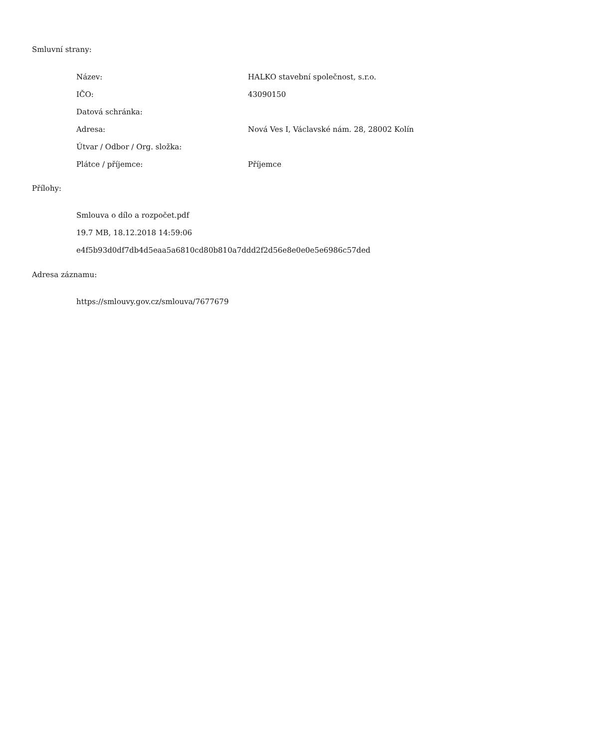Smluvní strany:
| Název: | HALKO stavební společnost, s.r.o. |
| IČO: | 43090150 |
| Datová schránka: | |
| Adresa: | Nová Ves I, Václavské nám. 28, 28002 Kolín |
| Útvar / Odbor / Org. složka: | |
| Plátce / příjemce: | Příjemce |
Přílohy:
Smlouva o dílo a rozpočet.pdf
19.7 MB, 18.12.2018 14:59:06
e4f5b93d0df7db4d5eaa5a6810cd80b810a7ddd2f2d56e8e0e0e5e6986c57ded
Adresa záznamu:
https://smlouvy.gov.cz/smlouva/7677679